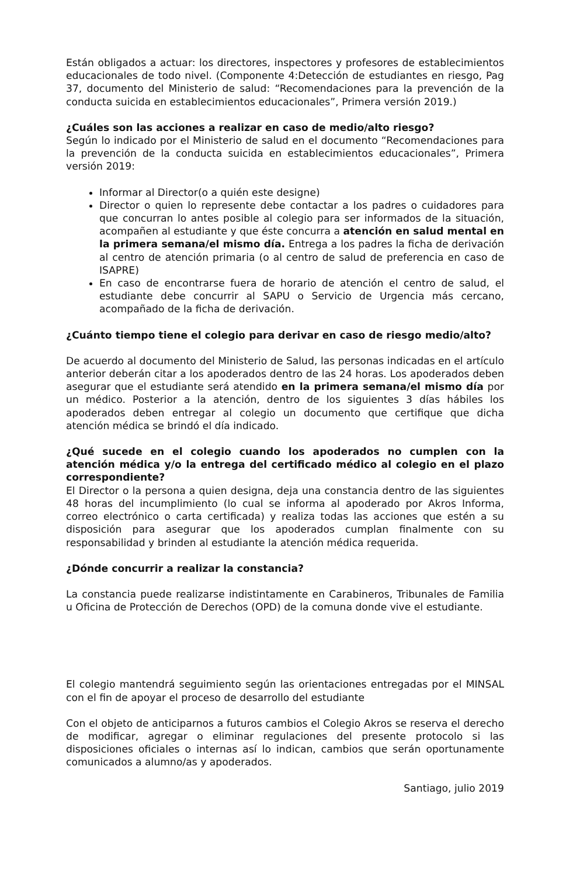Están obligados a actuar: los directores, inspectores y profesores de establecimientos educacionales de todo nivel. (Componente 4:Detección de estudiantes en riesgo, Pag 37, documento del Ministerio de salud: “Recomendaciones para la prevención de la conducta suicida en establecimientos educacionales”, Primera versión 2019.)
¿Cuáles son las acciones a realizar en caso de medio/alto riesgo?
Según lo indicado por el Ministerio de salud en el documento “Recomendaciones para la prevención de la conducta suicida en establecimientos educacionales”, Primera versión 2019:
Informar al Director(o a quién este designe)
Director o quien lo represente debe contactar a los padres o cuidadores para que concurran lo antes posible al colegio para ser informados de la situación, acompañen al estudiante y que éste concurra a atención en salud mental en la primera semana/el mismo día. Entrega a los padres la ficha de derivación al centro de atención primaria (o al centro de salud de preferencia en caso de ISAPRE)
En caso de encontrarse fuera de horario de atención el centro de salud, el estudiante debe concurrir al SAPU o Servicio de Urgencia más cercano, acompañado de la ficha de derivación.
¿Cuánto tiempo tiene el colegio para derivar en caso de riesgo medio/alto?
De acuerdo al documento del Ministerio de Salud, las personas indicadas en el artículo anterior deberán citar a los apoderados dentro de las 24 horas. Los apoderados deben asegurar que el estudiante será atendido en la primera semana/el mismo día por un médico. Posterior a la atención, dentro de los siguientes 3 días hábiles los apoderados deben entregar al colegio un documento que certifique que dicha atención médica se brindó el día indicado.
¿Qué sucede en el colegio cuando los apoderados no cumplen con la atención médica y/o la entrega del certificado médico al colegio en el plazo correspondiente?
El Director o la persona a quien designa, deja una constancia dentro de las siguientes 48 horas del incumplimiento (lo cual se informa al apoderado por Akros Informa, correo electrónico o carta certificada) y realiza todas las acciones que estén a su disposición para asegurar que los apoderados cumplan finalmente con su responsabilidad y brinden al estudiante la atención médica requerida.
¿Dónde concurrir a realizar la constancia?
La constancia puede realizarse indistintamente en Carabineros, Tribunales de Familia u Oficina de Protección de Derechos (OPD) de la comuna donde vive el estudiante.
El colegio mantendrá seguimiento según las orientaciones entregadas por el MINSAL con el fin de apoyar el proceso de desarrollo del estudiante
Con el objeto de anticiparnos a futuros cambios el Colegio Akros se reserva el derecho de modificar, agregar o eliminar regulaciones del presente protocolo si las disposiciones oficiales o internas así lo indican, cambios que serán oportunamente comunicados a alumno/as y apoderados.
Santiago, julio 2019